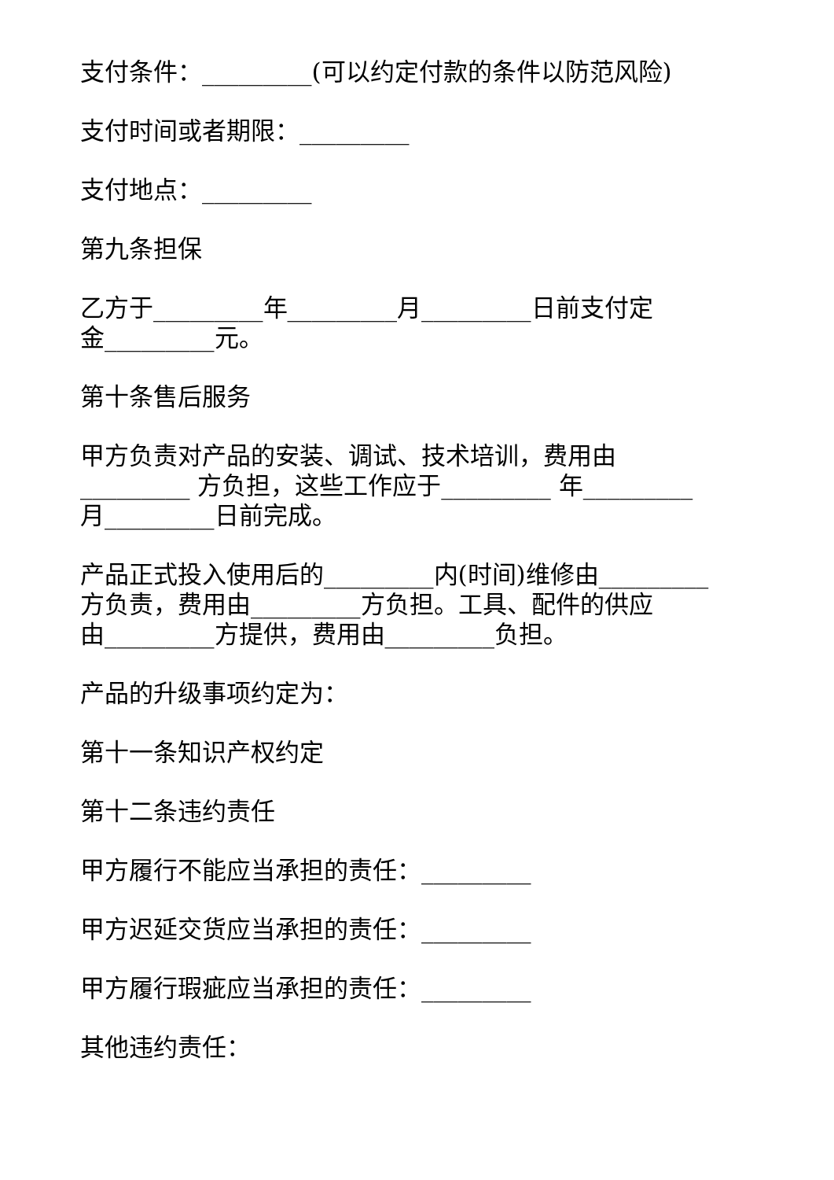支付条件：_________(可以约定付款的条件以防范风险)
支付时间或者期限：_________
支付地点：_________
第九条担保
乙方于_________年_________月_________日前支付定
金_________元。
第十条售后服务
甲方负责对产品的安装、调试、技术培训，费用由
_________ 方负担，这些工作应于_________ 年_________
月_________日前完成。
产品正式投入使用后的_________内(时间)维修由_________
方负责，费用由_________方负担。工具、配件的供应
由_________方提供，费用由_________负担。
产品的升级事项约定为：
第十一条知识产权约定
第十二条违约责任
甲方履行不能应当承担的责任：_________
甲方迟延交货应当承担的责任：_________
甲方履行瑕疵应当承担的责任：_________
其他违约责任：